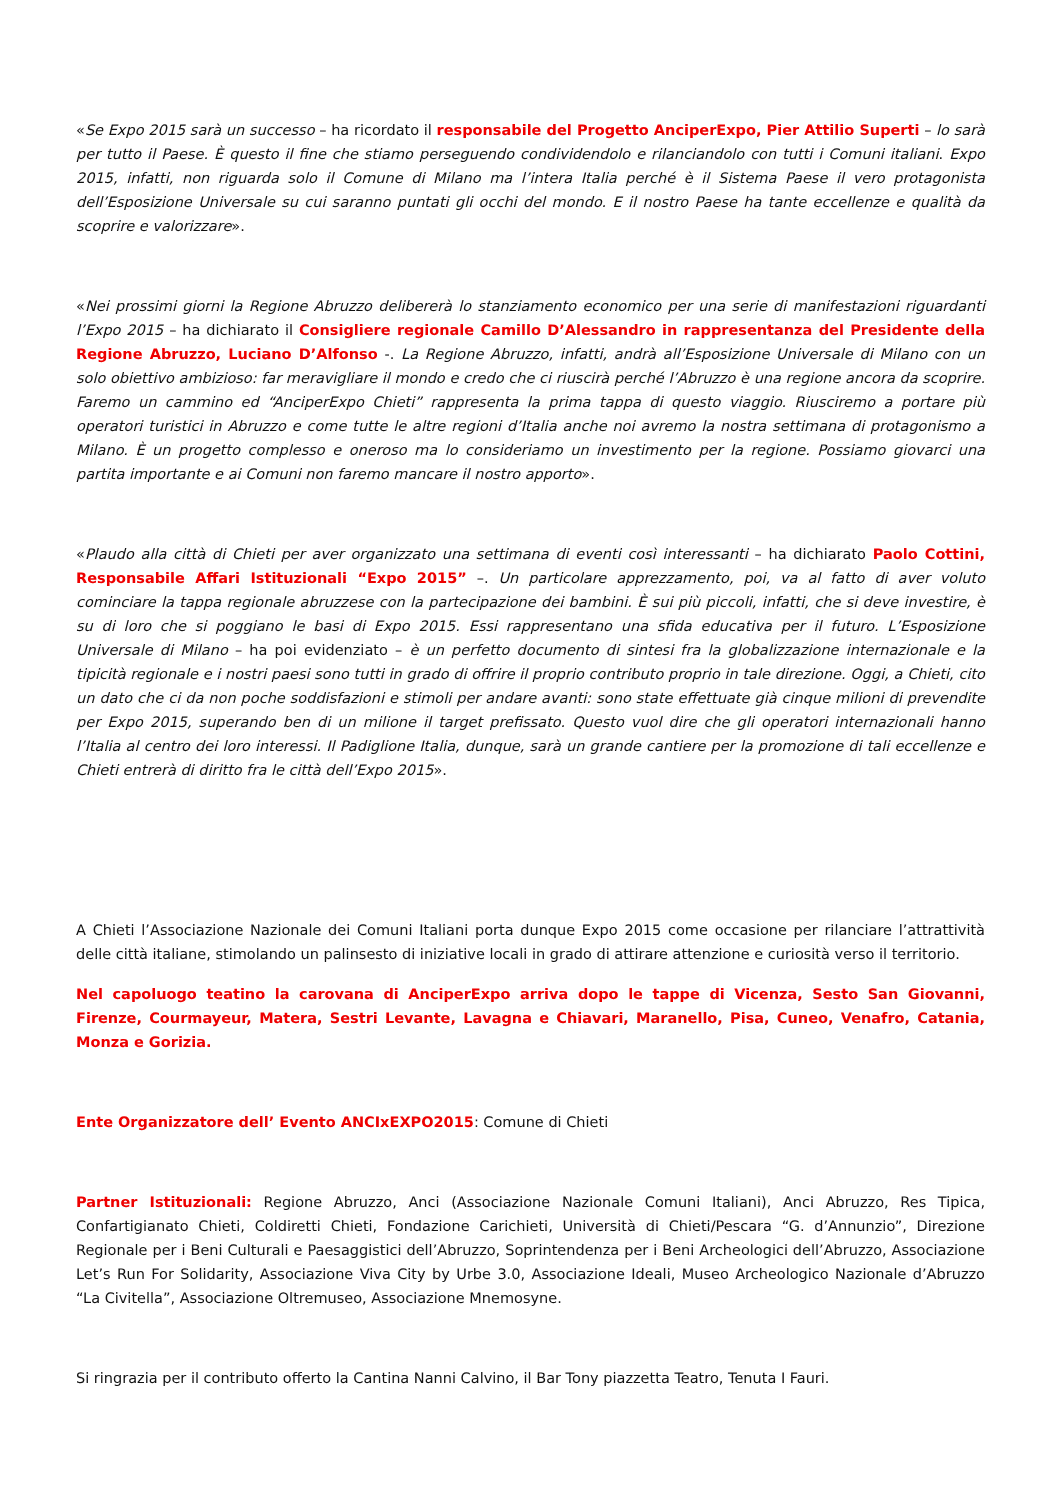«Se Expo 2015 sarà un successo – ha ricordato il responsabile del Progetto AnciperExpo, Pier Attilio Superti – lo sarà per tutto il Paese. È questo il fine che stiamo perseguendo condividendolo e rilanciandolo con tutti i Comuni italiani. Expo 2015, infatti, non riguarda solo il Comune di Milano ma l’intera Italia perché è il Sistema Paese il vero protagonista dell’Esposizione Universale su cui saranno puntati gli occhi del mondo. E il nostro Paese ha tante eccellenze e qualità da scoprire e valorizzare».
«Nei prossimi giorni la Regione Abruzzo delibererà lo stanziamento economico per una serie di manifestazioni riguardanti l’Expo 2015 – ha dichiarato il Consigliere regionale Camillo D’Alessandro in rappresentanza del Presidente della Regione Abruzzo, Luciano D’Alfonso -. La Regione Abruzzo, infatti, andrà all’Esposizione Universale di Milano con un solo obiettivo ambizioso: far meravigliare il mondo e credo che ci riuscirà perché l’Abruzzo è una regione ancora da scoprire. Faremo un cammino ed “AnciperExpo Chieti” rappresenta la prima tappa di questo viaggio. Riusciremo a portare più operatori turistici in Abruzzo e come tutte le altre regioni d’Italia anche noi avremo la nostra settimana di protagonismo a Milano. È un progetto complesso e oneroso ma lo consideriamo un investimento per la regione. Possiamo giovarci una partita importante e ai Comuni non faremo mancare il nostro apporto».
«Plaudo alla città di Chieti per aver organizzato una settimana di eventi così interessanti – ha dichiarato Paolo Cottini, Responsabile Affari Istituzionali “Expo 2015” –. Un particolare apprezzamento, poi, va al fatto di aver voluto cominciare la tappa regionale abruzzese con la partecipazione dei bambini. È sui più piccoli, infatti, che si deve investire, è su di loro che si poggiano le basi di Expo 2015. Essi rappresentano una sfida educativa per il futuro. L’Esposizione Universale di Milano – ha poi evidenziato – è un perfetto documento di sintesi fra la globalizzazione internazionale e la tipicità regionale e i nostri paesi sono tutti in grado di offrire il proprio contributo proprio in tale direzione. Oggi, a Chieti, cito un dato che ci da non poche soddisfazioni e stimoli per andare avanti: sono state effettuate già cinque milioni di prevendite per Expo 2015, superando ben di un milione il target prefissato. Questo vuol dire che gli operatori internazionali hanno l’Italia al centro dei loro interessi. Il Padiglione Italia, dunque, sarà un grande cantiere per la promozione di tali eccellenze e Chieti entrerà di diritto fra le città dell’Expo 2015».
A Chieti l’Associazione Nazionale dei Comuni Italiani porta dunque Expo 2015 come occasione per rilanciare l’attrattività delle città italiane, stimolando un palinsesto di iniziative locali in grado di attirare attenzione e curiosità verso il territorio.
Nel capoluogo teatino la carovana di AnciperExpo arriva dopo le tappe di Vicenza, Sesto San Giovanni, Firenze, Courmayeur, Matera, Sestri Levante, Lavagna e Chiavari, Maranello, Pisa, Cuneo, Venafro, Catania, Monza e Gorizia.
Ente Organizzatore dell’ Evento ANCIxEXPO2015: Comune di Chieti
Partner Istituzionali: Regione Abruzzo, Anci (Associazione Nazionale Comuni Italiani), Anci Abruzzo, Res Tipica, Confartigianato Chieti, Coldiretti Chieti, Fondazione Carichieti, Università di Chieti/Pescara “G. d’Annunzio”, Direzione Regionale per i Beni Culturali e Paesaggistici dell’Abruzzo, Soprintendenza per i Beni Archeologici dell’Abruzzo, Associazione Let’s Run For Solidarity, Associazione Viva City by Urbe 3.0, Associazione Ideali, Museo Archeologico Nazionale d’Abruzzo “La Civitella”, Associazione Oltremuseo, Associazione Mnemosyne.
Si ringrazia per il contributo offerto la Cantina Nanni Calvino, il Bar Tony piazzetta Teatro, Tenuta I Fauri.